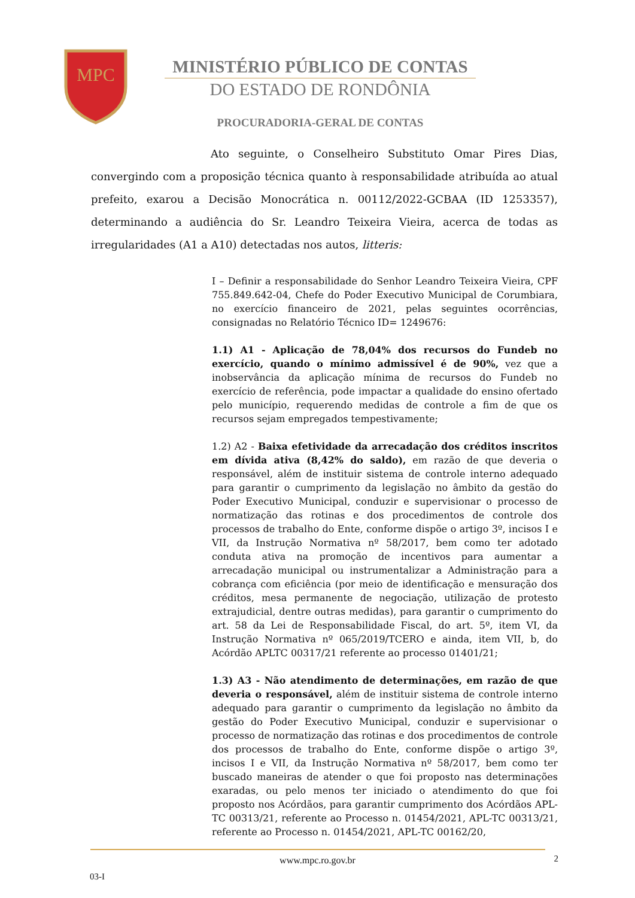MPC
MINISTÉRIO PÚBLICO DE CONTAS
DO ESTADO DE RONDÔNIA
PROCURADORIA-GERAL DE CONTAS
Ato seguinte, o Conselheiro Substituto Omar Pires Dias, convergindo com a proposição técnica quanto à responsabilidade atribuída ao atual prefeito, exarou a Decisão Monocrática n. 00112/2022-GCBAA (ID 1253357), determinando a audiência do Sr. Leandro Teixeira Vieira, acerca de todas as irregularidades (A1 a A10) detectadas nos autos, litteris:
I – Definir a responsabilidade do Senhor Leandro Teixeira Vieira, CPF 755.849.642-04, Chefe do Poder Executivo Municipal de Corumbiara, no exercício financeiro de 2021, pelas seguintes ocorrências, consignadas no Relatório Técnico ID= 1249676:
1.1) A1 - Aplicação de 78,04% dos recursos do Fundeb no exercício, quando o mínimo admissível é de 90%, vez que a inobservância da aplicação mínima de recursos do Fundeb no exercício de referência, pode impactar a qualidade do ensino ofertado pelo município, requerendo medidas de controle a fim de que os recursos sejam empregados tempestivamente;
1.2) A2 - Baixa efetividade da arrecadação dos créditos inscritos em dívida ativa (8,42% do saldo), em razão de que deveria o responsável, além de instituir sistema de controle interno adequado para garantir o cumprimento da legislação no âmbito da gestão do Poder Executivo Municipal, conduzir e supervisionar o processo de normatização das rotinas e dos procedimentos de controle dos processos de trabalho do Ente, conforme dispõe o artigo 3º, incisos I e VII, da Instrução Normativa nº 58/2017, bem como ter adotado conduta ativa na promoção de incentivos para aumentar a arrecadação municipal ou instrumentalizar a Administração para a cobrança com eficiência (por meio de identificação e mensuração dos créditos, mesa permanente de negociação, utilização de protesto extrajudicial, dentre outras medidas), para garantir o cumprimento do art. 58 da Lei de Responsabilidade Fiscal, do art. 5º, item VI, da Instrução Normativa nº 065/2019/TCERO e ainda, item VII, b, do Acórdão APLTC 00317/21 referente ao processo 01401/21;
1.3) A3 - Não atendimento de determinações, em razão de que deveria o responsável, além de instituir sistema de controle interno adequado para garantir o cumprimento da legislação no âmbito da gestão do Poder Executivo Municipal, conduzir e supervisionar o processo de normatização das rotinas e dos procedimentos de controle dos processos de trabalho do Ente, conforme dispõe o artigo 3º, incisos I e VII, da Instrução Normativa nº 58/2017, bem como ter buscado maneiras de atender o que foi proposto nas determinações exaradas, ou pelo menos ter iniciado o atendimento do que foi proposto nos Acórdãos, para garantir cumprimento dos Acórdãos APL-TC 00313/21, referente ao Processo n. 01454/2021, APL-TC 00313/21, referente ao Processo n. 01454/2021, APL-TC 00162/20,
www.mpc.ro.gov.br
2
03-I